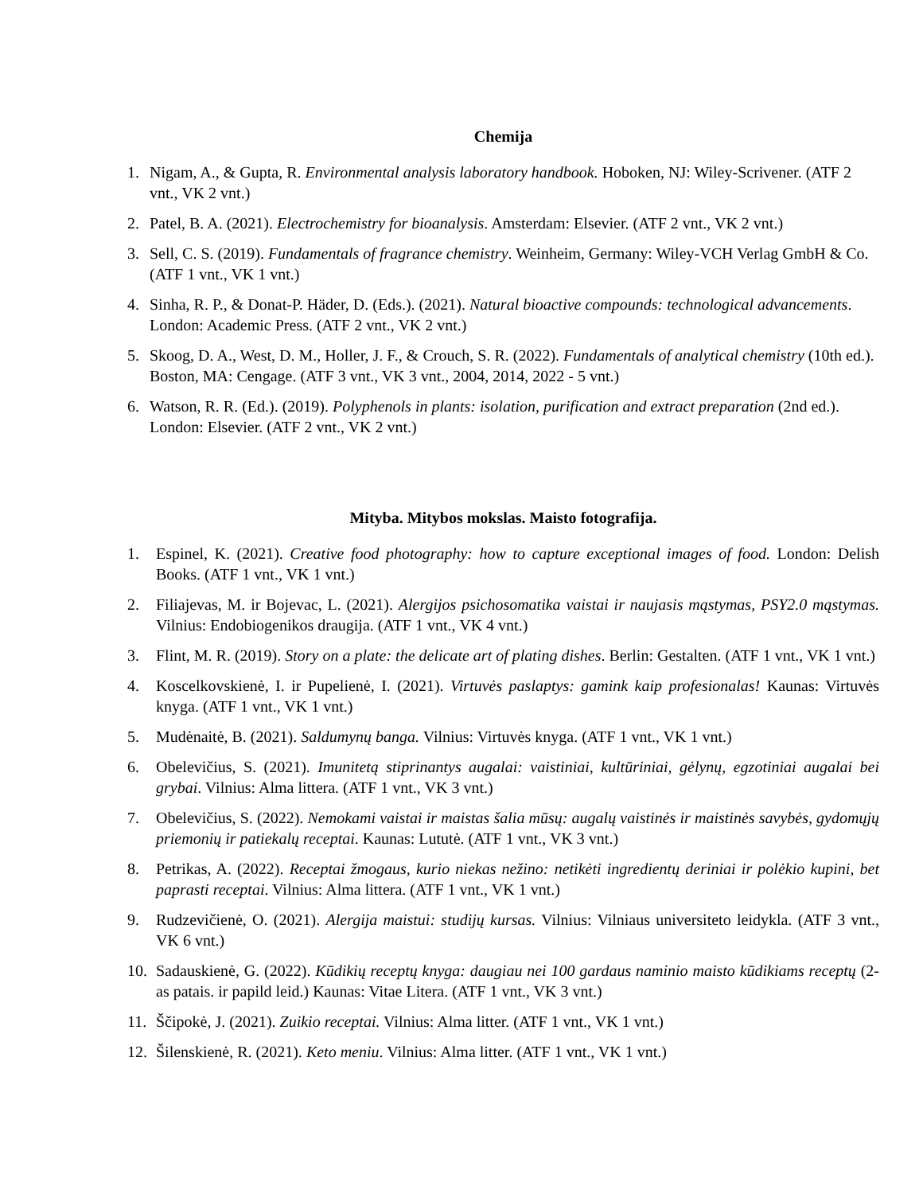Chemija
1. Nigam, A., & Gupta, R. Environmental analysis laboratory handbook. Hoboken, NJ: Wiley-Scrivener. (ATF 2 vnt., VK 2 vnt.)
2. Patel, B. A. (2021). Electrochemistry for bioanalysis. Amsterdam: Elsevier. (ATF 2 vnt., VK 2 vnt.)
3. Sell, C. S. (2019). Fundamentals of fragrance chemistry. Weinheim, Germany: Wiley-VCH Verlag GmbH & Co. (ATF 1 vnt., VK 1 vnt.)
4. Sinha, R. P., & Donat-P. Häder, D. (Eds.). (2021). Natural bioactive compounds: technological advancements. London: Academic Press. (ATF 2 vnt., VK 2 vnt.)
5. Skoog, D. A., West, D. M., Holler, J. F., & Crouch, S. R. (2022). Fundamentals of analytical chemistry (10th ed.). Boston, MA: Cengage. (ATF 3 vnt., VK 3 vnt., 2004, 2014, 2022 - 5 vnt.)
6. Watson, R. R. (Ed.). (2019). Polyphenols in plants: isolation, purification and extract preparation (2nd ed.). London: Elsevier. (ATF 2 vnt., VK 2 vnt.)
Mityba. Mitybos mokslas. Maisto fotografija.
1. Espinel, K. (2021). Creative food photography: how to capture exceptional images of food. London: Delish Books. (ATF 1 vnt., VK 1 vnt.)
2. Filiajevas, M. ir Bojevac, L. (2021). Alergijos psichosomatika vaistai ir naujasis mąstymas, PSY2.0 mąstymas. Vilnius: Endobiogenikos draugija. (ATF 1 vnt., VK 4 vnt.)
3. Flint, M. R. (2019). Story on a plate: the delicate art of plating dishes. Berlin: Gestalten. (ATF 1 vnt., VK 1 vnt.)
4. Koscelkovskienė, I. ir Pupelienė, I. (2021). Virtuvės paslaptys: gamink kaip profesionalas! Kaunas: Virtuvės knyga. (ATF 1 vnt., VK 1 vnt.)
5. Mudėnaitė, B. (2021). Saldumynų banga. Vilnius: Virtuvės knyga. (ATF 1 vnt., VK 1 vnt.)
6. Obelevičius, S. (2021). Imunitetą stiprinantys augalai: vaistiniai, kultūriniai, gėlynų, egzotiniai augalai bei grybai. Vilnius: Alma littera. (ATF 1 vnt., VK 3 vnt.)
7. Obelevičius, S. (2022). Nemokami vaistai ir maistas šalia mūsų: augalų vaistinės ir maistinės savybės, gydomųjų priemonių ir patiekalų receptai. Kaunas: Lututė. (ATF 1 vnt., VK 3 vnt.)
8. Petrikas, A. (2022). Receptai žmogaus, kurio niekas nežino: netikėti ingredientų deriniai ir polėkio kupini, bet paprasti receptai. Vilnius: Alma littera. (ATF 1 vnt., VK 1 vnt.)
9. Rudzevičienė, O. (2021). Alergija maistui: studijų kursas. Vilnius: Vilniaus universiteto leidykla. (ATF 3 vnt., VK 6 vnt.)
10. Sadauskienė, G. (2022). Kūdikių receptų knyga: daugiau nei 100 gardaus naminio maisto kūdikiams receptų (2-as patais. ir papild leid.) Kaunas: Vitae Litera. (ATF 1 vnt., VK 3 vnt.)
11. Ščipokė, J. (2021). Zuikio receptai. Vilnius: Alma litter. (ATF 1 vnt., VK 1 vnt.)
12. Šilenskienė, R. (2021). Keto meniu. Vilnius: Alma litter. (ATF 1 vnt., VK 1 vnt.)